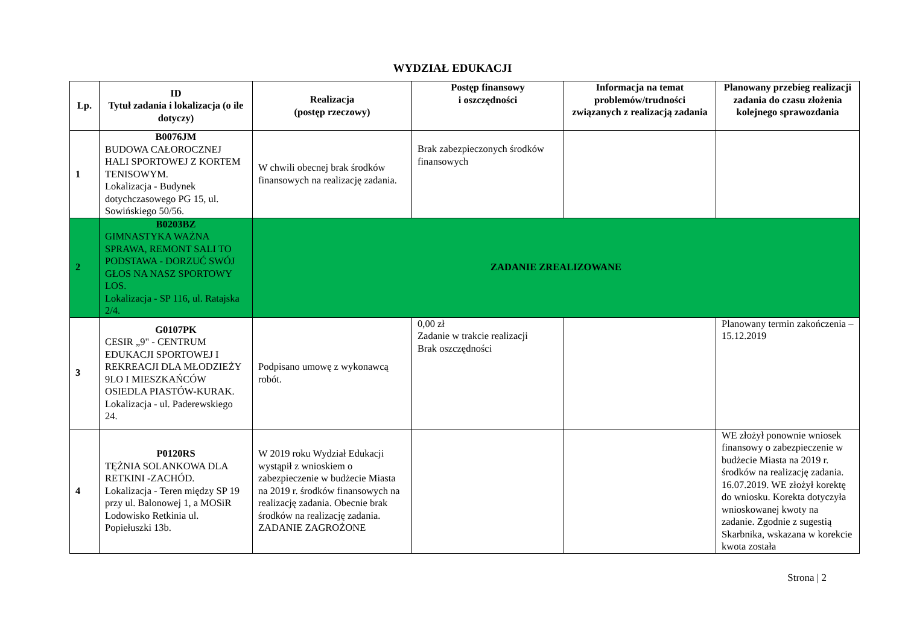WYDZIAŁ EDUKACJI
| Lp. | ID Tytuł zadania i lokalizacja (o ile dotyczy) | Realizacja (postęp rzeczowy) | Postęp finansowy i oszczędności | Informacja na temat problemów/trudności związanych z realizacją zadania | Planowany przebieg realizacji zadania do czasu złożenia kolejnego sprawozdania |
| --- | --- | --- | --- | --- | --- |
| 1 | B0076JM BUDOWA CAŁOROCZNEJ HALI SPORTOWEJ Z KORTEM TENISOWYM. Lokalizacja - Budynek dotychczasowego PG 15, ul. Sowińskiego 50/56. | W chwili obecnej brak środków finansowych na realizację zadania. | Brak zabezpieczonych środków finansowych | | |
| 2 | B0203BZ GIMNASTYKA WAŻNA SPRAWA, REMONT SALI TO PODSTAWA - DORZUĆ SWÓJ GŁOS NA NASZ SPORTOWY LOS. Lokalizacja - SP 116, ul. Ratajska 2/4. | ZADANIE ZREALIZOWANE | | | |
| 3 | G0107PK CESIR „9" - CENTRUM EDUKACJI SPORTOWEJ I REKREACJI DLA MŁODZIEŻY 9LO I MIESZKAŃCÓW OSIEDLA PIASTÓW-KURAK. Lokalizacja - ul. Paderewskiego 24. | Podpisano umowę z wykonawcą robót. | 0,00 zł Zadanie w trakcie realizacji Brak oszczędności | | Planowany termin zakończenia – 15.12.2019 |
| 4 | P0120RS TĘŻNIA SOLANKOWA DLA RETKINI -ZACHÓD. Lokalizacja - Teren między SP 19 przy ul. Balonowej 1, a MOSiR Lodowisko Retkinia ul. Popiełuszki 13b. | W 2019 roku Wydział Edukacji wystąpił z wnioskiem o zabezpieczenie w budżecie Miasta na 2019 r. środków finansowych na realizację zadania. Obecnie brak środków na realizację zadania. ZADANIE ZAGROŻONE | | | WE złożył ponownie wniosek finansowy o zabezpieczenie w budżecie Miasta na 2019 r. środków na realizację zadania. 16.07.2019. WE złożył korektę do wniosku. Korekta dotyczyła wnioskowanej kwoty na zadanie. Zgodnie z sugestią Skarbnika, wskazana w korekcie kwota została |
Strona | 2